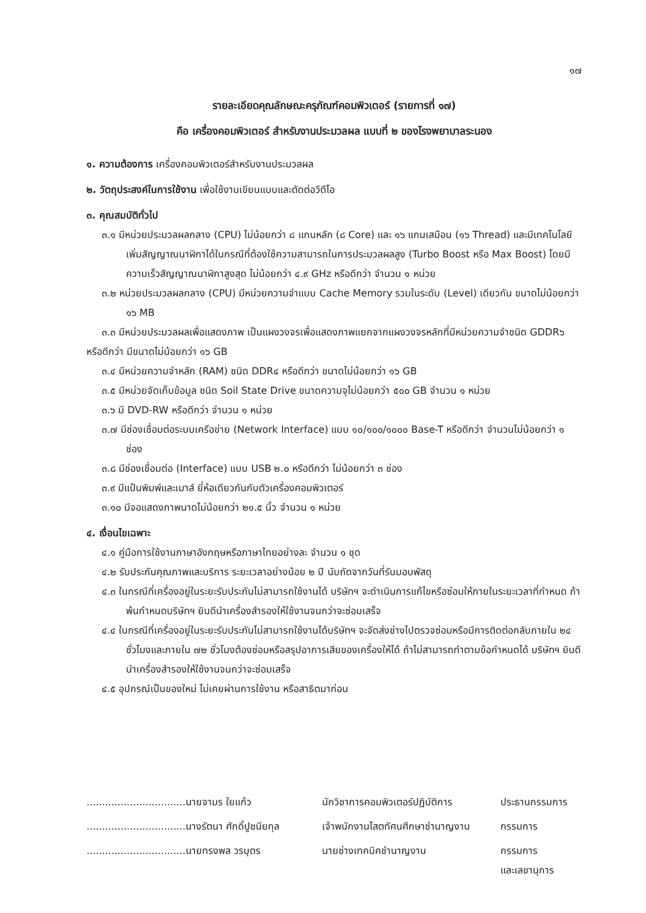๑๗
รายละเอียดคุณลักษณะครุภัณฑ์คอมพิวเตอร์ (รายการที่ ๑๗)
คือ เครื่องคอมพิวเตอร์ สำหรับงานประมวลผล แบบที่ ๒ ของโรงพยาบาลระนอง
๑. ความต้องการ เครื่องคอมพิวเตอร์สำหรับงานประมวลผล
๒. วัตถุประสงค์ในการใช้งาน เพื่อใช้งานเขียนแบบและตัดต่อวีดีโอ
๓. คุณสมบัติทั่วไป
๓.๑ มีหน่วยประมวลผลกลาง (CPU) ไม่น้อยกว่า ๘ แกนหลัก (๘ Core) และ ๑๖ แกนเสมือน (๑๖ Thread) และมีเทคโนโลยีเพิ่มสัญญาณนาฬิกาได้ในกรณีที่ต้องใช้ความสามารถในการประมวลผลสูง (Turbo Boost หรือ Max Boost) โดยมีความเร็วสัญญาณนาฬิกาสูงสุด ไม่น้อยกว่า ๔.๙ GHz หรือดีกว่า จำนวน ๑ หน่วย
๓.๒ หน่วยประมวลผลกลาง (CPU) มีหน่วยความจำแบบ Cache Memory รวมในระดับ (Level) เดียวกัน ขนาดไม่น้อยกว่า ๑๖ MB
๓.๓ มีหน่วยประมวลผลเพื่อแสดงภาพ เป็นแผงวงจรเพื่อแสดงภาพแยกจากแผงวงจรหลักที่มีหน่วยความจำชนิด GDDR๖ หรือดีกว่า มีขนาดไม่น้อยกว่า ๑๖ GB
๓.๔ มีหน่วยความจำหลัก (RAM) ชนิด DDR๔ หรือดีกว่า ขนาดไม่น้อยกว่า ๑๖ GB
๓.๕ มีหน่วยจัดเก็บข้อมูล ชนิด Soil State Drive ขนาดความจุไม่น้อยกว่า ๕๐๐ GB จำนวน ๑ หน่วย
๓.๖ มี DVD-RW หรือดีกว่า จำนวน ๑ หน่วย
๓.๗ มีช่องเชื่อมต่อระบบเครือข่าย (Network Interface) แบบ ๑๐/๑๐๐/๑๐๐๐ Base-T หรือดีกว่า จำนวนไม่น้อยกว่า ๑ ช่อง
๓.๘ มีช่องเชื่อมต่อ (Interface) แบบ USB ๒.๐ หรือดีกว่า ไม่น้อยกว่า ๓ ช่อง
๓.๙ มีแป้นพิมพ์และเมาส์ ยี่ห้อเดียวกันกับตัวเครื่องคอมพิวเตอร์
๓.๑๐ มีจอแสดงภาพนาดไม่น้อยกว่า ๒๑.๕ นิ้ว จำนวน ๑ หน่วย
๔. เงื่อนไขเฉพาะ
๔.๑ คู่มือการใช้งานภาษาอังกฤษหรือภาษาไทยอย่างละ จำนวน ๑ ชุด
๔.๒ รับประกันคุณภาพและบริการ ระยะเวลาอย่างน้อย ๒ ปี นับถัดจากวันที่รับมอบพัสดุ
๔.๓ ในกรณีที่เครื่องอยู่ในระยะรับประกันไม่สามารถใช้งานได้ บริษัทฯ จะดำเนินการแก้ไขหรือซ่อมให้ภายในระยะเวลาที่กำหนด ถ้าพ้นกำหนดบริษัทฯ ยินดีนำเครื่องสำรองให้ใช้งานจนกว่าจะซ่อมเสร็จ
๔.๔ ในกรณีที่เครื่องอยู่ในระยะรับประกันไม่สามารถใช้งานได้บริษัทฯ จะจัดส่งช่างไปตรวจซ่อมหรือมีการติดต่อกลับภายใน ๒๔ ชั่วโมงและภายใน ๗๒ ชั่วโมงต้องซ่อมหรือสรุปอาการเสียของเครื่องให้ได้ ถ้าไม่สามารถทำตามข้อกำหนดได้ บริษัทฯ ยินดีนำเครื่องสำรองให้ใช้งานจนกว่าจะซ่อมเสร็จ
๔.๕ อุปกรณ์เป็นของใหม่ ไม่เคยผ่านการใช้งาน หรือสาธิตมาก่อน
| ................................นายจามร ใยแก้ว | นักวิชาการคอมพิวเตอร์ปฏิบัติการ | ประธานกรรมการ |
| ................................นางรัตนา ศักดิ์ปูชนียกุล | เจ้าพนักงานโสตทัศนศึกษาชำนาญงาน | กรรมการ |
| ................................นายทรงพล วรบุตร | นายช่างเทคนิคชำนาญงาน | กรรมการ และเลขานุการ |